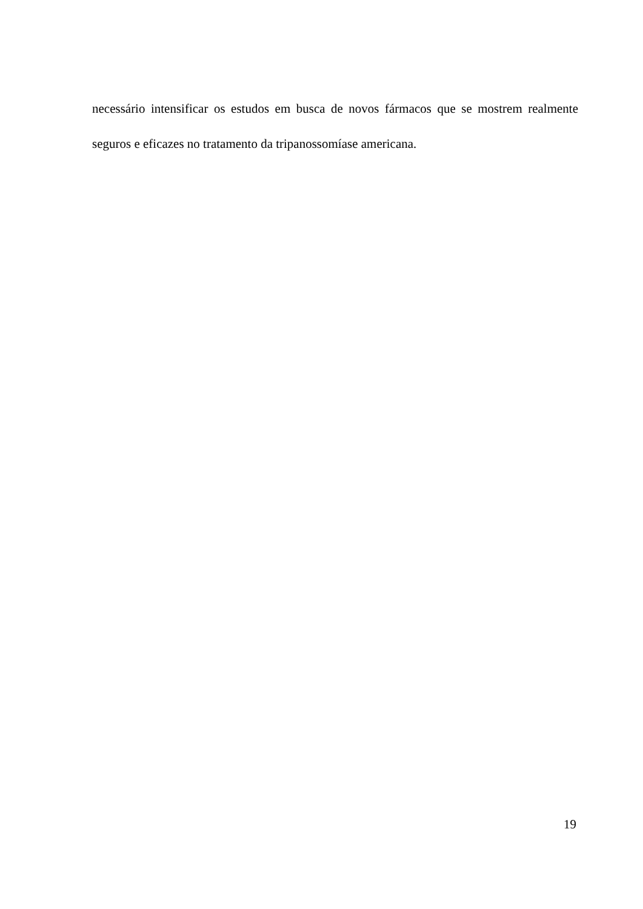necessário intensificar os estudos em busca de novos fármacos que se mostrem realmente seguros e eficazes no tratamento da tripanossomíase americana.
19